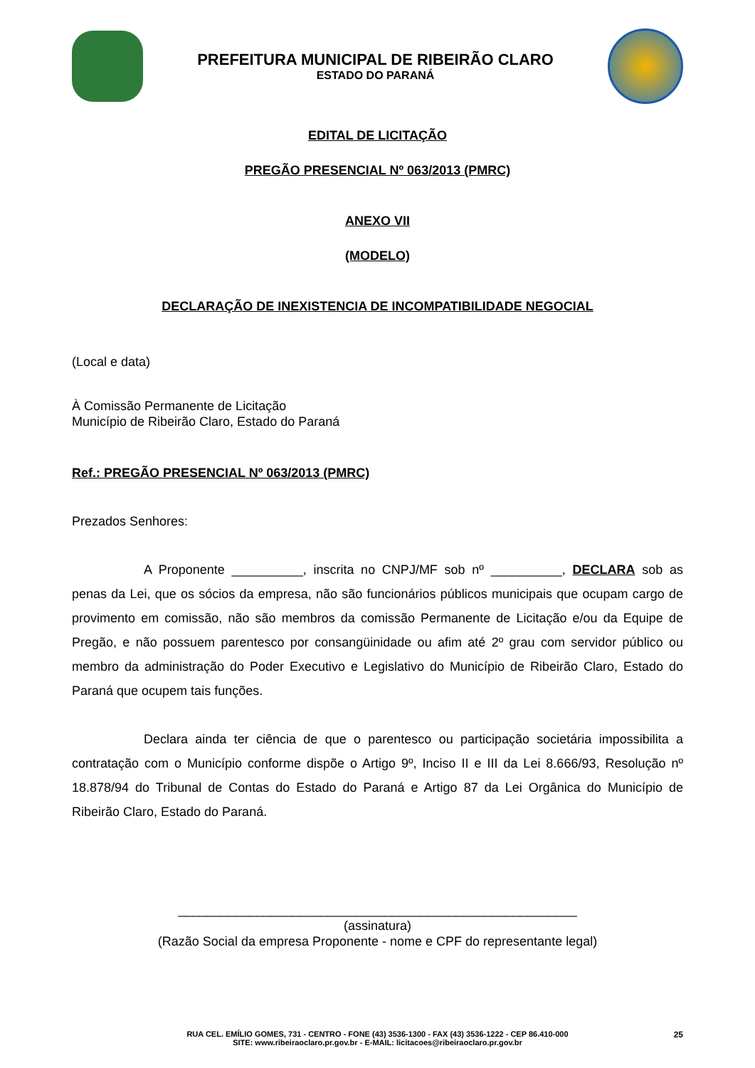PREFEITURA MUNICIPAL DE RIBEIRÃO CLARO
ESTADO DO PARANÁ
EDITAL DE LICITAÇÃO
PREGÃO PRESENCIAL Nº 063/2013 (PMRC)
ANEXO VII
(MODELO)
DECLARAÇÃO DE INEXISTENCIA DE INCOMPATIBILIDADE NEGOCIAL
(Local e data)
À Comissão Permanente de Licitação
Município de Ribeirão Claro, Estado do Paraná
Ref.: PREGÃO PRESENCIAL Nº 063/2013 (PMRC)
Prezados Senhores:
A Proponente __________, inscrita no CNPJ/MF sob nº __________, DECLARA sob as penas da Lei, que os sócios da empresa, não são funcionários públicos municipais que ocupam cargo de provimento em comissão, não são membros da comissão Permanente de Licitação e/ou da Equipe de Pregão, e não possuem parentesco por consangüinidade ou afim até 2º grau com servidor público ou membro da administração do Poder Executivo e Legislativo do Município de Ribeirão Claro, Estado do Paraná que ocupem tais funções.
Declara ainda ter ciência de que o parentesco ou participação societária impossibilita a contratação com o Município conforme dispõe o Artigo 9º, Inciso II e III da Lei 8.666/93, Resolução nº 18.878/94 do Tribunal de Contas do Estado do Paraná e Artigo 87 da Lei Orgânica do Município de Ribeirão Claro, Estado do Paraná.
________________________________________________________
(assinatura)
(Razão Social da empresa Proponente - nome e CPF do representante legal)
25 RUA CEL. EMÍLIO GOMES, 731 - CENTRO - FONE (43) 3536-1300 - FAX (43) 3536-1222 - CEP 86.410-000
SITE: www.ribeiraoclaro.pr.gov.br - E-MAIL: licitacoes@ribeiraoclaro.pr.gov.br